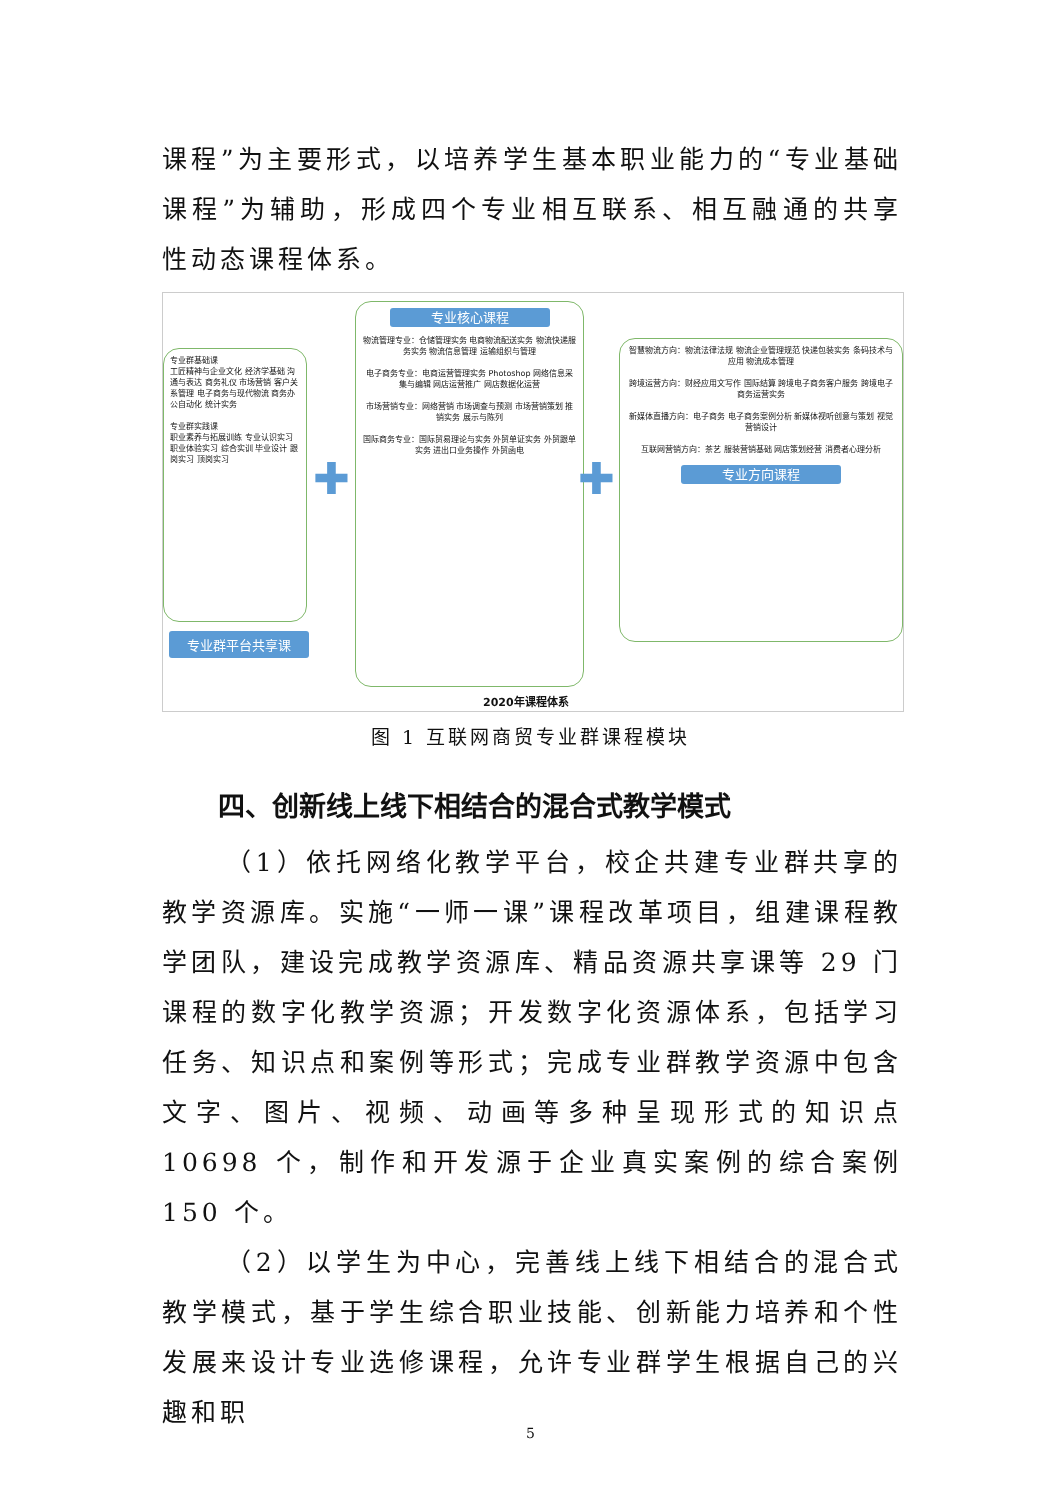课程”为主要形式，以培养学生基本职业能力的“专业基础课程”为辅助，形成四个专业相互联系、相互融通的共享性动态课程体系。
专业群基础课
工匠精神与企业文化 经济学基础 沟通与表达 商务礼仪 市场营销 客户关系管理 电子商务与现代物流 商务办公自动化 统计实务
专业群实践课
职业素养与拓展训练 专业认识实习 职业体验实习 综合实训 毕业设计 跟岗实习 顶岗实习
专业群平台共享课
✚
专业核心课程
物流管理专业：仓储管理实务 电商物流配送实务 物流快递服务实务 物流信息管理 运输组织与管理
电子商务专业：电商运营管理实务 Photoshop 网络信息采集与编辑 网店运营推广 网店数据化运营
市场营销专业：网络营销 市场调查与预测 市场营销策划 推销实务 展示与陈列
国际商务专业：国际贸易理论与实务 外贸单证实务 外贸跟单实务 进出口业务操作 外贸函电
✚
智慧物流方向：物流法律法规 物流企业管理规范 快递包装实务 条码技术与应用 物流成本管理
跨境运营方向：财经应用文写作 国际结算 跨境电子商务客户服务 跨境电子商务运营实务
新媒体直播方向：电子商务 电子商务案例分析 新媒体视听创意与策划 视觉营销设计
互联网营销方向：茶艺 服装营销基础 网店策划经营 消费者心理分析
专业方向课程
2020年课程体系
图 1 互联网商贸专业群课程模块
四、创新线上线下相结合的混合式教学模式
（1）依托网络化教学平台，校企共建专业群共享的教学资源库。实施“一师一课”课程改革项目，组建课程教学团队，建设完成教学资源库、精品资源共享课等 29 门课程的数字化教学资源；开发数字化资源体系，包括学习任务、知识点和案例等形式；完成专业群教学资源中包含文字、图片、视频、动画等多种呈现形式的知识点 10698 个，制作和开发源于企业真实案例的综合案例 150 个。
（2）以学生为中心，完善线上线下相结合的混合式教学模式，基于学生综合职业技能、创新能力培养和个性发展来设计专业选修课程，允许专业群学生根据自己的兴趣和职
5